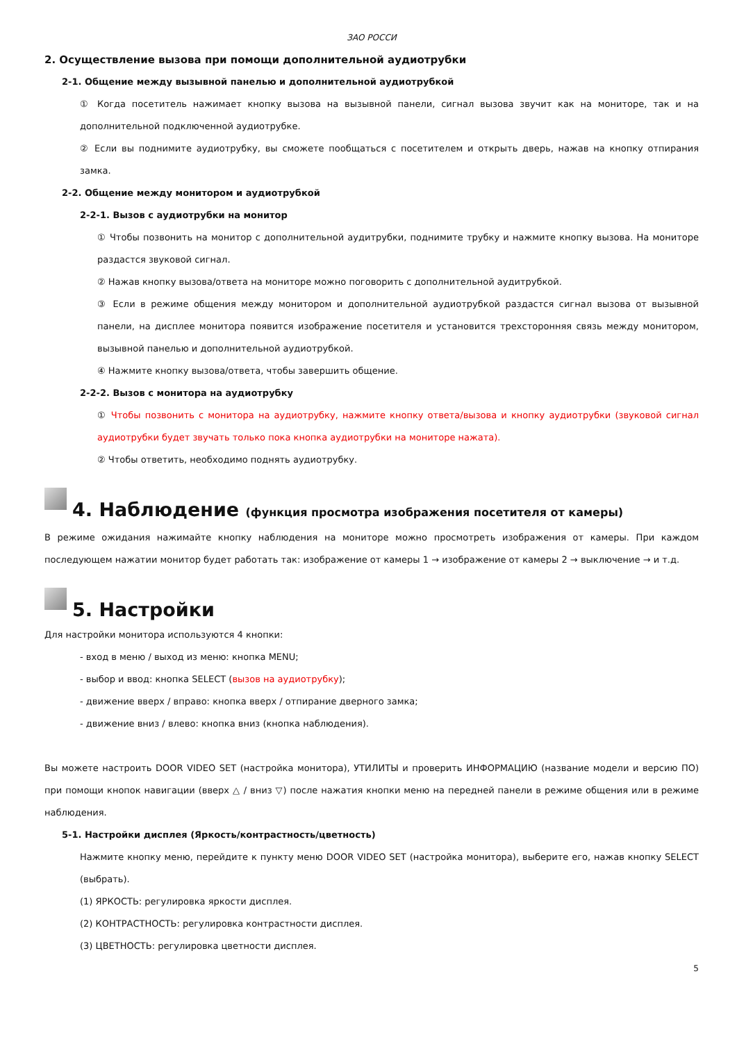ЗАО РОССИ
2. Осуществление вызова при помощи дополнительной аудиотрубки
2-1. Общение между вызывной панелью и дополнительной аудиотрубкой
① Когда посетитель нажимает кнопку вызова на вызывной панели, сигнал вызова звучит как на мониторе, так и на дополнительной подключенной аудиотрубке.
② Если вы поднимите аудиотрубку, вы сможете пообщаться с посетителем и открыть дверь, нажав на кнопку отпирания замка.
2-2. Общение между монитором и аудиотрубкой
2-2-1. Вызов с аудиотрубки на монитор
① Чтобы позвонить на монитор с дополнительной аудитрубки, поднимите трубку и нажмите кнопку вызова. На мониторе раздастся звуковой сигнал.
② Нажав кнопку вызова/ответа на мониторе можно поговорить с дополнительной аудитрубкой.
③ Если в режиме общения между монитором и дополнительной аудиотрубкой раздастся сигнал вызова от вызывной панели, на дисплее монитора появится изображение посетителя и установится трехсторонняя связь между монитором, вызывной панелью и дополнительной аудиотрубкой.
④ Нажмите кнопку вызова/ответа, чтобы завершить общение.
2-2-2. Вызов с монитора на аудиотрубку
① Чтобы позвонить с монитора на аудиотрубку, нажмите кнопку ответа/вызова и кнопку аудиотрубки (звуковой сигнал аудиотрубки будет звучать только пока кнопка аудиотрубки на мониторе нажата).
② Чтобы ответить, необходимо поднять аудиотрубку.
4. Наблюдение (функция просмотра изображения посетителя от камеры)
В режиме ожидания нажимайте кнопку наблюдения на мониторе можно просмотреть изображения от камеры. При каждом последующем нажатии монитор будет работать так: изображение от камеры 1 → изображение от камеры 2 → выключение → и т.д.
5. Настройки
Для настройки монитора используются 4 кнопки:
- вход в меню / выход из меню: кнопка MENU;
- выбор и ввод: кнопка SELECT (вызов на аудиотрубку);
- движение вверх / вправо: кнопка вверх / отпирание дверного замка;
- движение вниз / влево: кнопка вниз (кнопка наблюдения).
Вы можете настроить DOOR VIDEO SET (настройка монитора), УТИЛИТЫ и проверить ИНФОРМАЦИЮ (название модели и версию ПО) при помощи кнопок навигации (вверх △ / вниз ▽) после нажатия кнопки меню на передней панели в режиме общения или в режиме наблюдения.
5-1. Настройки дисплея (Яркость/контрастность/цветность)
Нажмите кнопку меню, перейдите к пункту меню DOOR VIDEO SET (настройка монитора), выберите его, нажав кнопку SELECT (выбрать).
(1) ЯРКОСТЬ: регулировка яркости дисплея.
(2) КОНТРАСТНОСТЬ: регулировка контрастности дисплея.
(3) ЦВЕТНОСТЬ: регулировка цветности дисплея.
5